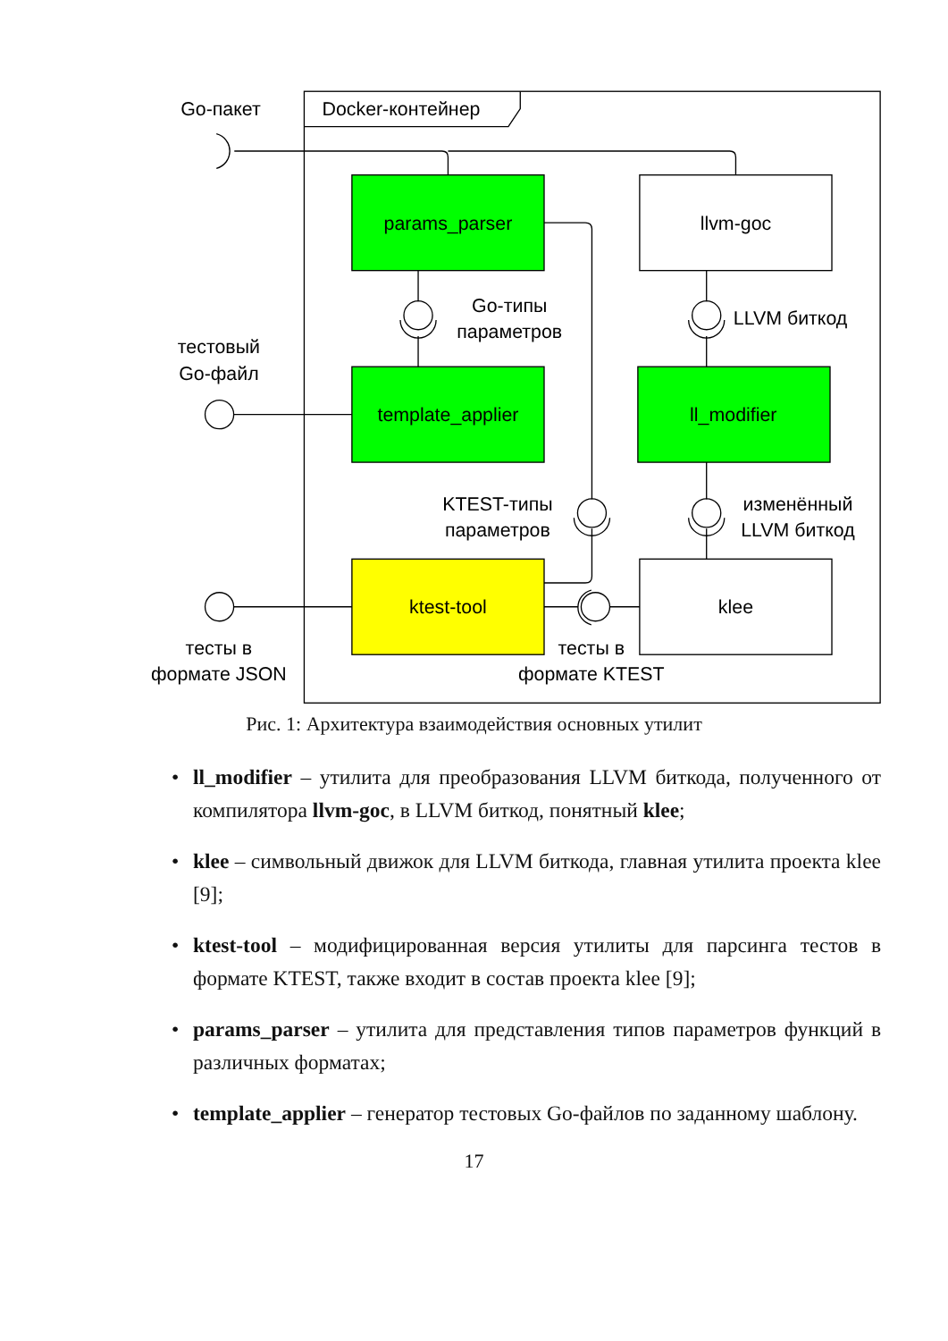Go-пакет
Docker-контейнер
params_parser
llvm-goc
Go-типы
параметров
LLVM биткод
тестовый
Go-файл
template_applier
ll_modifier
KTEST-типы
параметров
изменённый
LLVM биткод
ktest-tool
klee
тесты в
формате JSON
тесты в
формате KTEST
Рис. 1: Архитектура взаимодействия основных утилит
• ll_modifier – утилита для преобразования LLVM биткода, полученного от компилятора llvm-goc, в LLVM биткод, понятный klee;
• klee – символьный движок для LLVM биткода, главная утилита проекта klee [9];
• ktest-tool – модифицированная версия утилиты для парсинга тестов в формате KTEST, также входит в состав проекта klee [9];
• params_parser – утилита для представления типов параметров функций в различных форматах;
• template_applier – генератор тестовых Go-файлов по заданному шаблону.
17